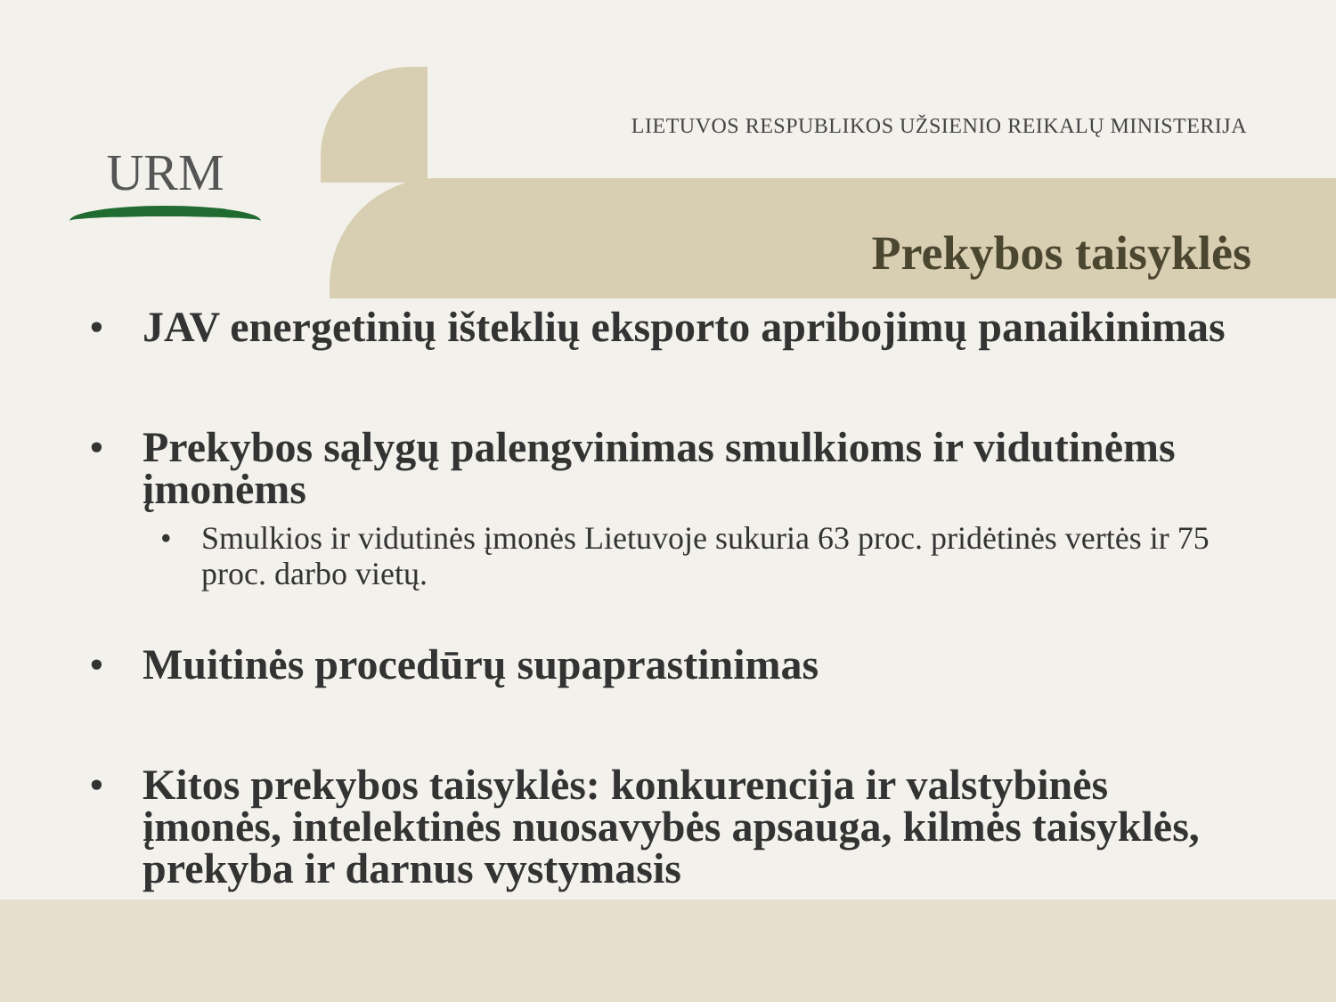URM
LIETUVOS RESPUBLIKOS UŽSIENIO REIKALŲ MINISTERIJA
Prekybos taisyklės
• JAV energetinių išteklių eksporto apribojimų panaikinimas
• Prekybos sąlygų palengvinimas smulkioms ir vidutinėms įmonėms
• Smulkios ir vidutinės įmonės Lietuvoje sukuria 63 proc. pridėtinės vertės ir 75 proc. darbo vietų.
• Muitinės procedūrų supaprastinimas
• Kitos prekybos taisyklės: konkurencija ir valstybinės įmonės, intelektinės nuosavybės apsauga, kilmės taisyklės, prekyba ir darnus vystymasis